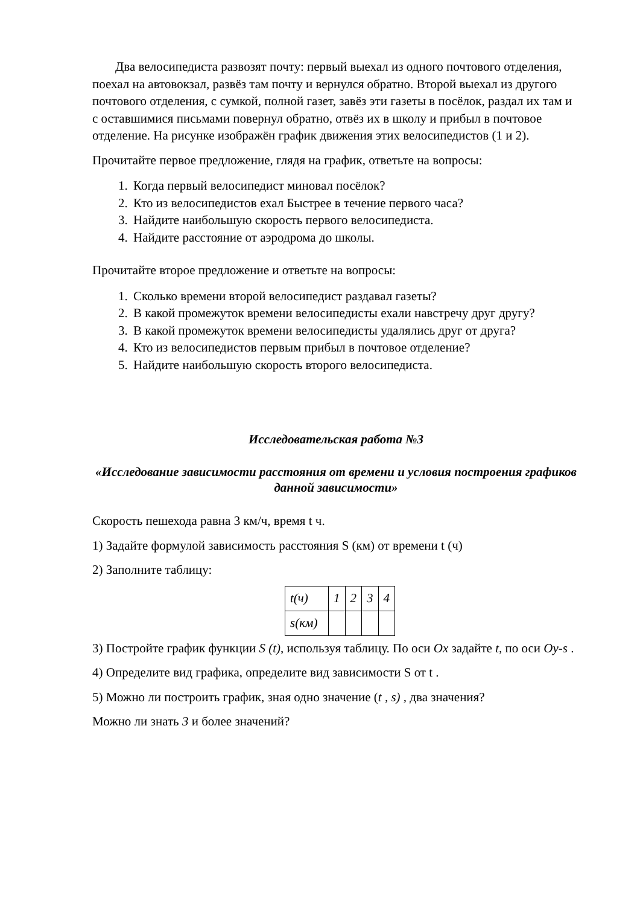Два велосипедиста развозят почту: первый выехал из одного почтового отделения, поехал на автовокзал, развёз там почту и вернулся обратно. Второй выехал из другого почтового отделения, с сумкой, полной газет, завёз эти газеты в посёлок, раздал их там и с оставшимися письмами повернул обратно, отвёз их в школу и прибыл в почтовое отделение. На рисунке изображён график движения этих велосипедистов (1 и 2).
Прочитайте первое предложение, глядя на график, ответьте на вопросы:
1. Когда первый велосипедист миновал посёлок?
2. Кто из велосипедистов ехал Быстрее в течение первого часа?
3. Найдите наибольшую скорость первого велосипедиста.
4. Найдите расстояние от аэродрома до школы.
Прочитайте второе предложение и ответьте на вопросы:
1. Сколько времени второй велосипедист раздавал газеты?
2. В какой промежуток времени велосипедисты ехали навстречу друг другу?
3. В какой промежуток времени велосипедисты удалялись друг от друга?
4. Кто из велосипедистов первым прибыл в почтовое отделение?
5. Найдите наибольшую скорость второго велосипедиста.
Исследовательская работа №3
«Исследование зависимости расстояния от времени и условия построения графиков данной зависимости»
Скорость пешехода равна 3 км/ч, время t ч.
1) Задайте формулой зависимость расстояния S (км) от времени t (ч)
2) Заполните таблицу:
| t(ч) | 1 | 2 | 3 | 4 |
| s(км) | | | | |
3) Постройте график функции S (t), используя таблицу. По оси Ox задайте t, по оси Oy-s .
4) Определите вид графика, определите вид зависимости S от t .
5) Можно ли построить график, зная одно значение (t , s) , два значения?
Можно ли знать 3 и более значений?